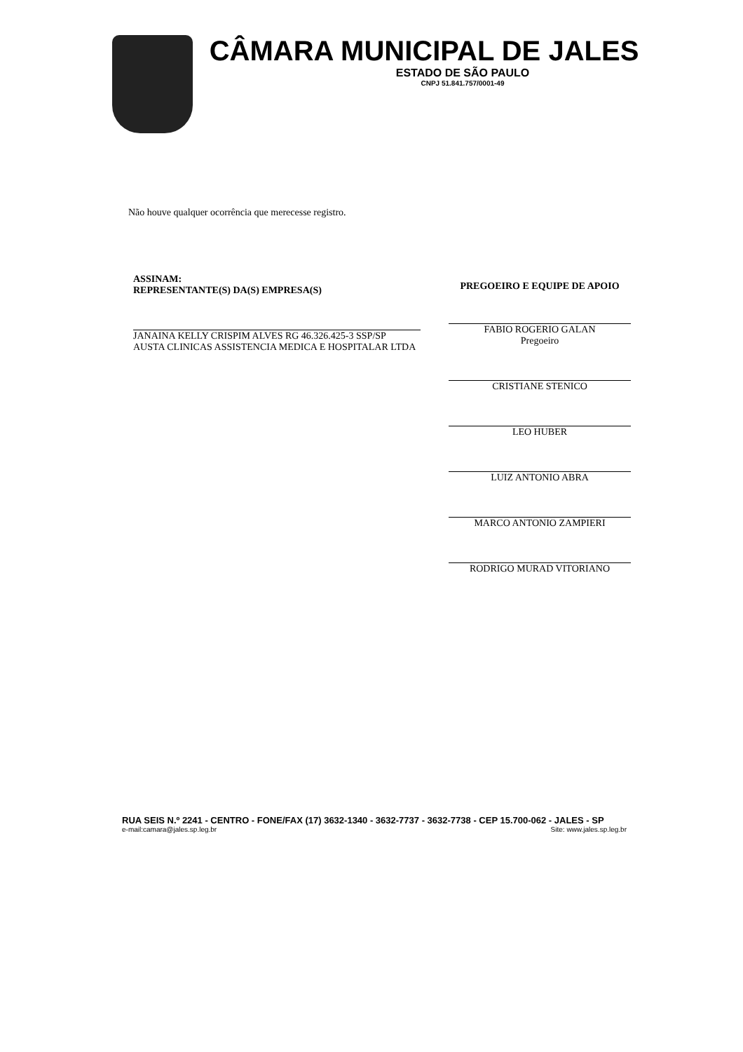CÂMARA MUNICIPAL DE JALES
ESTADO DE SÃO PAULO
CNPJ 51.841.757/0001-49
Não houve qualquer ocorrência que merecesse registro.
ASSINAM:
REPRESENTANTE(S) DA(S) EMPRESA(S)
JANAINA KELLY CRISPIM ALVES RG 46.326.425-3 SSP/SP
AUSTA CLINICAS ASSISTENCIA MEDICA E HOSPITALAR LTDA
PREGOEIRO E EQUIPE DE APOIO
FABIO ROGERIO GALAN
Pregoeiro
CRISTIANE STENICO
LEO HUBER
LUIZ ANTONIO ABRA
MARCO ANTONIO ZAMPIERI
RODRIGO MURAD VITORIANO
RUA SEIS N.º 2241 - CENTRO - FONE/FAX (17) 3632-1340 - 3632-7737 - 3632-7738 - CEP 15.700-062 - JALES - SP
e-mail:camara@jales.sp.leg.br Site: www.jales.sp.leg.br